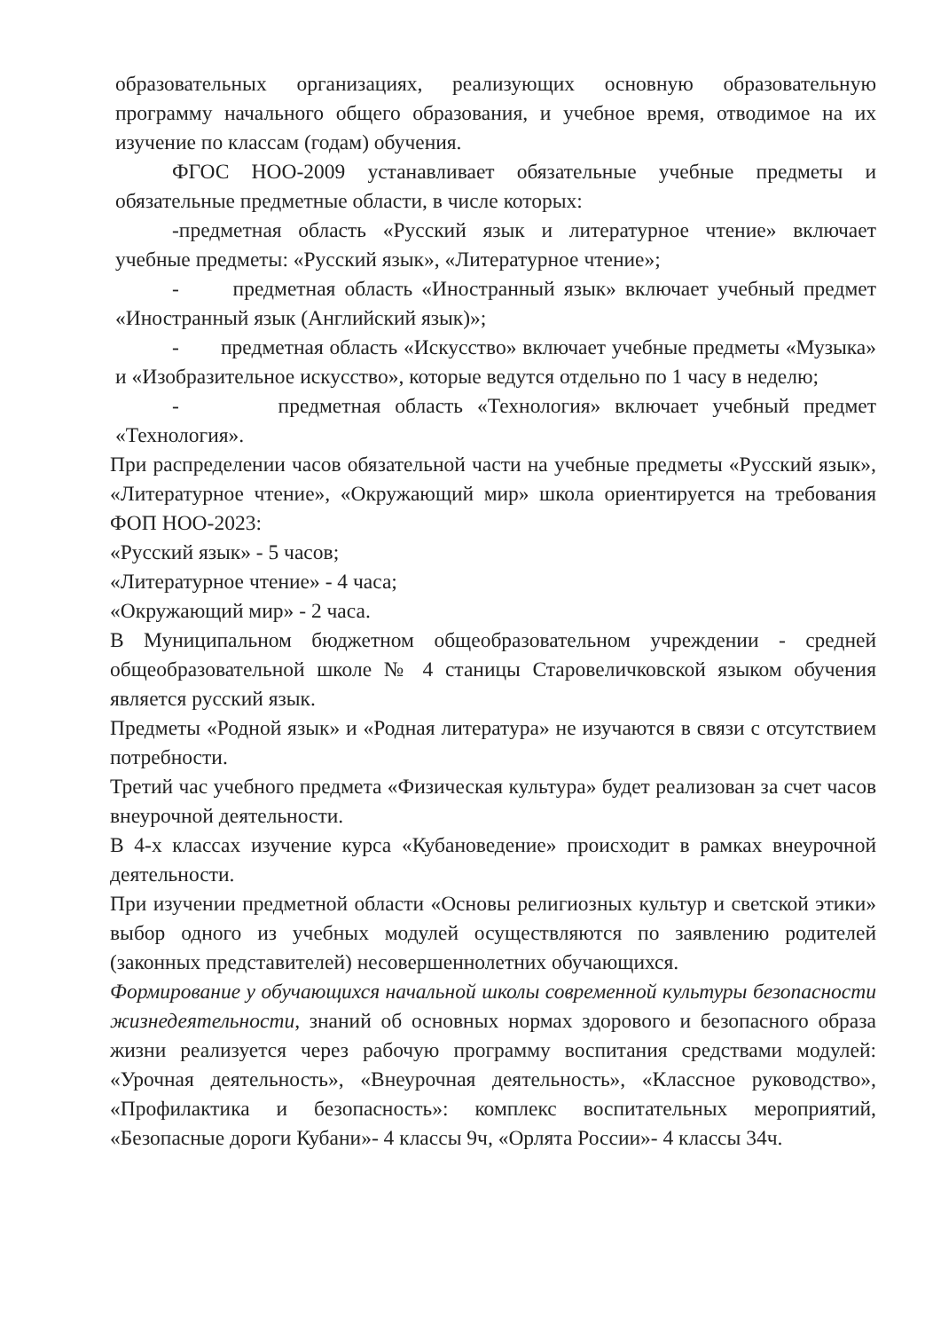образовательных организациях, реализующих основную образовательную программу начального общего образования, и учебное время, отводимое на их изучение по классам (годам) обучения.
ФГОС НОО-2009 устанавливает обязательные учебные предметы и обязательные предметные области, в числе которых:
-предметная область «Русский язык и литературное чтение» включает учебные предметы: «Русский язык», «Литературное чтение»;
- предметная область «Иностранный язык» включает учебный предмет «Иностранный язык (Английский язык)»;
- предметная область «Искусство» включает учебные предметы «Музыка» и «Изобразительное искусство», которые ведутся отдельно по 1 часу в неделю;
- предметная область «Технология» включает учебный предмет «Технология».
При распределении часов обязательной части на учебные предметы «Русский язык», «Литературное чтение», «Окружающий мир» школа ориентируется на требования ФОП НОО-2023:
«Русский язык» - 5 часов;
«Литературное чтение» - 4 часа;
«Окружающий мир» - 2 часа.
В Муниципальном бюджетном общеобразовательном учреждении - средней общеобразовательной школе № 4 станицы Старовеличковской языком обучения является русский язык.
Предметы «Родной язык» и «Родная литература» не изучаются в связи с отсутствием потребности.
Третий час учебного предмета «Физическая культура» будет реализован за счет часов внеурочной деятельности.
В 4-х классах изучение курса «Кубановедение» происходит в рамках внеурочной деятельности.
При изучении предметной области «Основы религиозных культур и светской этики» выбор одного из учебных модулей осуществляются по заявлению родителей (законных представителей) несовершеннолетних обучающихся.
Формирование у обучающихся начальной школы современной культуры безопасности жизнедеятельности, знаний об основных нормах здорового и безопасного образа жизни реализуется через рабочую программу воспитания средствами модулей: «Урочная деятельность», «Внеурочная деятельность», «Классное руководство», «Профилактика и безопасность»: комплекс воспитательных мероприятий, «Безопасные дороги Кубани»- 4 классы 9ч, «Орлята России»- 4 классы 34ч.